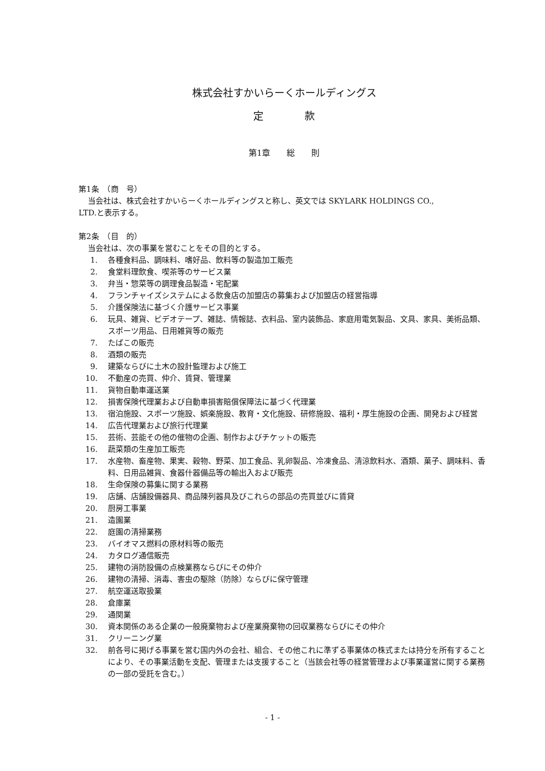株式会社すかいらーくホールディングス
定　　　　款
第1章　　総　　則
第1条　（商　号）
当会社は、株式会社すかいらーくホールディングスと称し、英文では SKYLARK HOLDINGS CO.,
LTD.と表示する。
第2条　（目　的）
当会社は、次の事業を営むことをその目的とする。
1. 各種食料品、調味料、嗜好品、飲料等の製造加工販売
2. 食堂料理飲食、喫茶等のサービス業
3. 弁当・惣菜等の調理食品製造・宅配業
4. フランチャイズシステムによる飲食店の加盟店の募集および加盟店の経営指導
5. 介護保険法に基づく介護サービス事業
6. 玩具、雑貨、ビデオテープ、雑誌、情報誌、衣料品、室内装飾品、家庭用電気製品、文具、家具、美術品類、スポーツ用品、日用雑貨等の販売
7. たばこの販売
8. 酒類の販売
9. 建築ならびに土木の設計監理および施工
10. 不動産の売買、仲介、賃貸、管理業
11. 貨物自動車運送業
12. 損害保険代理業および自動車損害賠償保障法に基づく代理業
13. 宿泊施設、スポーツ施設、娯楽施設、教育・文化施設、研修施設、福利・厚生施設の企画、開発および経営
14. 広告代理業および旅行代理業
15. 芸術、芸能その他の催物の企画、制作およびチケットの販売
16. 蔬菜類の生産加工販売
17. 水産物、畜産物、果実、穀物、野菜、加工食品、乳卵製品、冷凍食品、清涼飲料水、酒類、菓子、調味料、香料、日用品雑貨、食器什器備品等の輸出入および販売
18. 生命保険の募集に関する業務
19. 店舗、店舗設備器具、商品陳列器具及びこれらの部品の売買並びに賃貸
20. 厨房工事業
21. 造園業
22. 庭園の清掃業務
23. バイオマス燃料の原材料等の販売
24. カタログ通信販売
25. 建物の消防設備の点検業務ならびにその仲介
26. 建物の清掃、消毒、害虫の駆除（防除）ならびに保守管理
27. 航空運送取扱業
28. 倉庫業
29. 通関業
30. 資本関係のある企業の一般廃棄物および産業廃棄物の回収業務ならびにその仲介
31. クリーニング業
32. 前各号に掲げる事業を営む国内外の会社、組合、その他これに準ずる事業体の株式または持分を所有することにより、その事業活動を支配、管理または支援すること（当該会社等の経営管理および事業運営に関する業務の一部の受託を含む。）
- 1 -